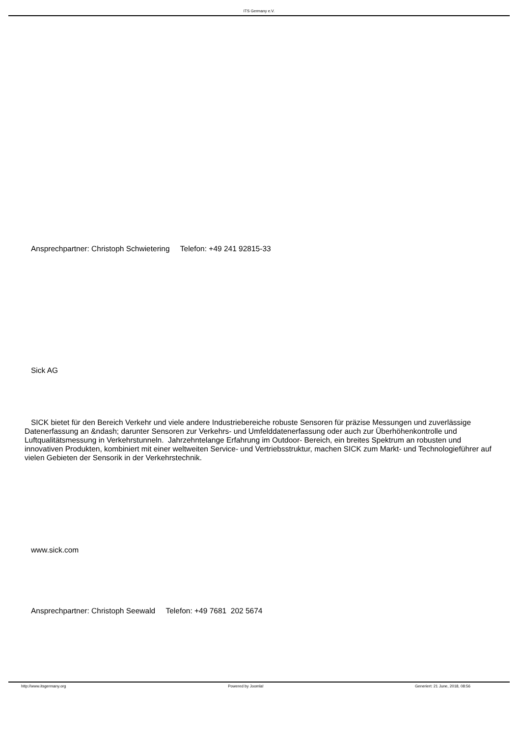ITS Germany e.V.
Ansprechpartner: Christoph Schwietering Telefon: +49 241 92815-33
Sick AG
SICK bietet für den Bereich Verkehr und viele andere Industriebereiche robuste Sensoren für präzise Messungen und zuverlässige Datenerfassung an &ndash; darunter Sensoren zur Verkehrs- und Umfelddatenerfassung oder auch zur Überhöhenkontrolle und Luftqualitätsmessung in Verkehrstunneln. Jahrzehntelange Erfahrung im Outdoor- Bereich, ein breites Spektrum an robusten und innovativen Produkten, kombiniert mit einer weltweiten Service- und Vertriebsstruktur, machen SICK zum Markt- und Technologieführer auf vielen Gebieten der Sensorik in der Verkehrstechnik.
www.sick.com
Ansprechpartner: Christoph Seewald Telefon: +49 7681 202 5674
http://www.itsgermany.org Powered by Joomla! Generiert: 21 June, 2018, 08:56